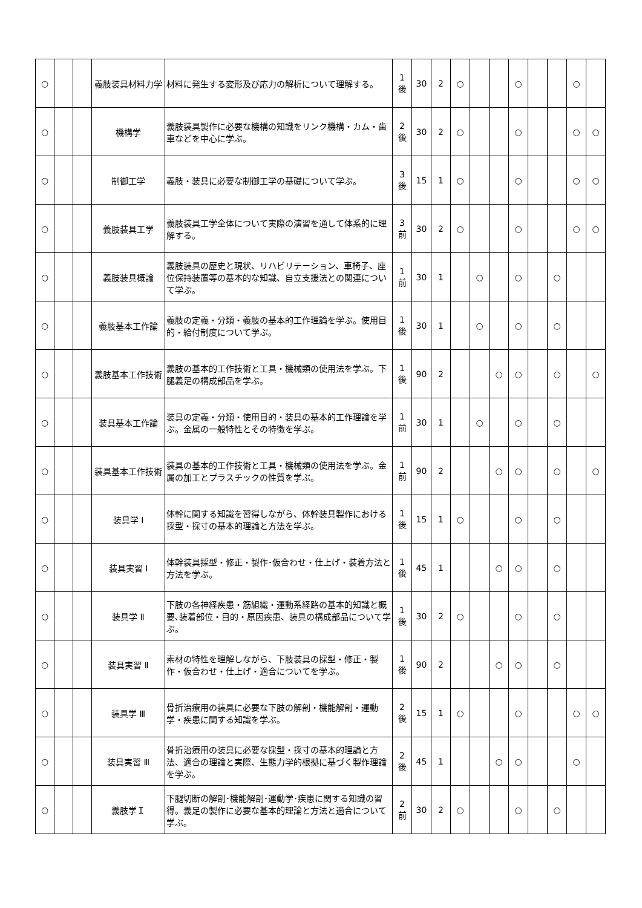| ○ | | | 義肢装具材料力学 | 材料に発生する変形及び応力の解析について理解する。 | 1 後 | 30 | 2 | ○ | | | ○ | | | ○ | |
| ○ | | | 機構学 | 義肢装具製作に必要な機構の知識をリンク機構・カム・歯車などを中心に学ぶ。 | 2 後 | 30 | 2 | ○ | | | ○ | | | ○ | ○ |
| ○ | | | 制御工学 | 義肢・装具に必要な制御工学の基礎について学ぶ。 | 3 後 | 15 | 1 | ○ | | | ○ | | | ○ | ○ |
| ○ | | | 義肢装具工学 | 義肢装具工学全体について実際の演習を通して体系的に理解する。 | 3 前 | 30 | 2 | ○ | | | ○ | | | ○ | ○ |
| ○ | | | 義肢装具概論 | 義肢装具の歴史と現状、リハビリテーション、車椅子、座位保持装置等の基本的な知識、自立支援法との関連について学ぶ。 | 1 前 | 30 | 1 | | ○ | | ○ | | ○ | | |
| ○ | | | 義肢基本工作論 | 義肢の定義・分類・義肢の基本的工作理論を学ぶ。使用目的・給付制度について学ぶ。 | 1 後 | 30 | 1 | | ○ | | ○ | | ○ | | |
| ○ | | | 義肢基本工作技術 | 義肢の基本的工作技術と工具・機械類の使用法を学ぶ。下腿義足の構成部品を学ぶ。 | 1 後 | 90 | 2 | | | ○ | ○ | | ○ | | ○ |
| ○ | | | 装具基本工作論 | 装具の定義・分類・使用目的・装具の基本的工作理論を学ぶ。金属の一般特性とその特徴を学ぶ。 | 1 前 | 30 | 1 | | ○ | | ○ | | ○ | | |
| ○ | | | 装具基本工作技術 | 装具の基本的工作技術と工具・機械類の使用法を学ぶ。金属の加工とプラスチックの性質を学ぶ。 | 1 前 | 90 | 2 | | | ○ | ○ | | ○ | | ○ |
| ○ | | | 装具学 Ⅰ | 体幹に関する知識を習得しながら、体幹装具製作における採型・採寸の基本的理論と方法を学ぶ。 | 1 後 | 15 | 1 | ○ | | | ○ | | ○ | | |
| ○ | | | 装具実習 Ⅰ | 体幹装具採型・修正・製作･仮合わせ・仕上げ・装着方法と方法を学ぶ。 | 1 後 | 45 | 1 | | | ○ | ○ | | ○ | | |
| ○ | | | 装具学 Ⅱ | 下肢の各神経疾患・筋組織・運動系経路の基本的知識と概要､装着部位・目的・原因疾患、装具の構成部品について学ぶ。 | 1 後 | 30 | 2 | ○ | | | ○ | | ○ | | |
| ○ | | | 装具実習 Ⅱ | 素材の特性を理解しながら、下肢装具の採型・修正・製作・仮合わせ・仕上げ・適合についてを学ぶ。 | 1 後 | 90 | 2 | | | ○ | ○ | | ○ | | |
| ○ | | | 装具学 Ⅲ | 骨折治療用の装具に必要な下肢の解剖・機能解剖・運動学・疾患に関する知識を学ぶ。 | 2 後 | 15 | 1 | ○ | | | ○ | | | ○ | ○ |
| ○ | | | 装具実習 Ⅲ | 骨折治療用の装具に必要な採型・採寸の基本的理論と方法、適合の理論と実際、生態力学的根拠に基づく製作理論を学ぶ。 | 2 後 | 45 | 1 | | | ○ | ○ | | | ○ | |
| ○ | | | 義肢学Ｉ | 下腿切断の解剖･機能解剖･運動学･疾患に関する知識の習得。義足の製作に必要な基本的理論と方法と適合について学ぶ。 | 2 前 | 30 | 2 | ○ | | | ○ | | ○ | | |